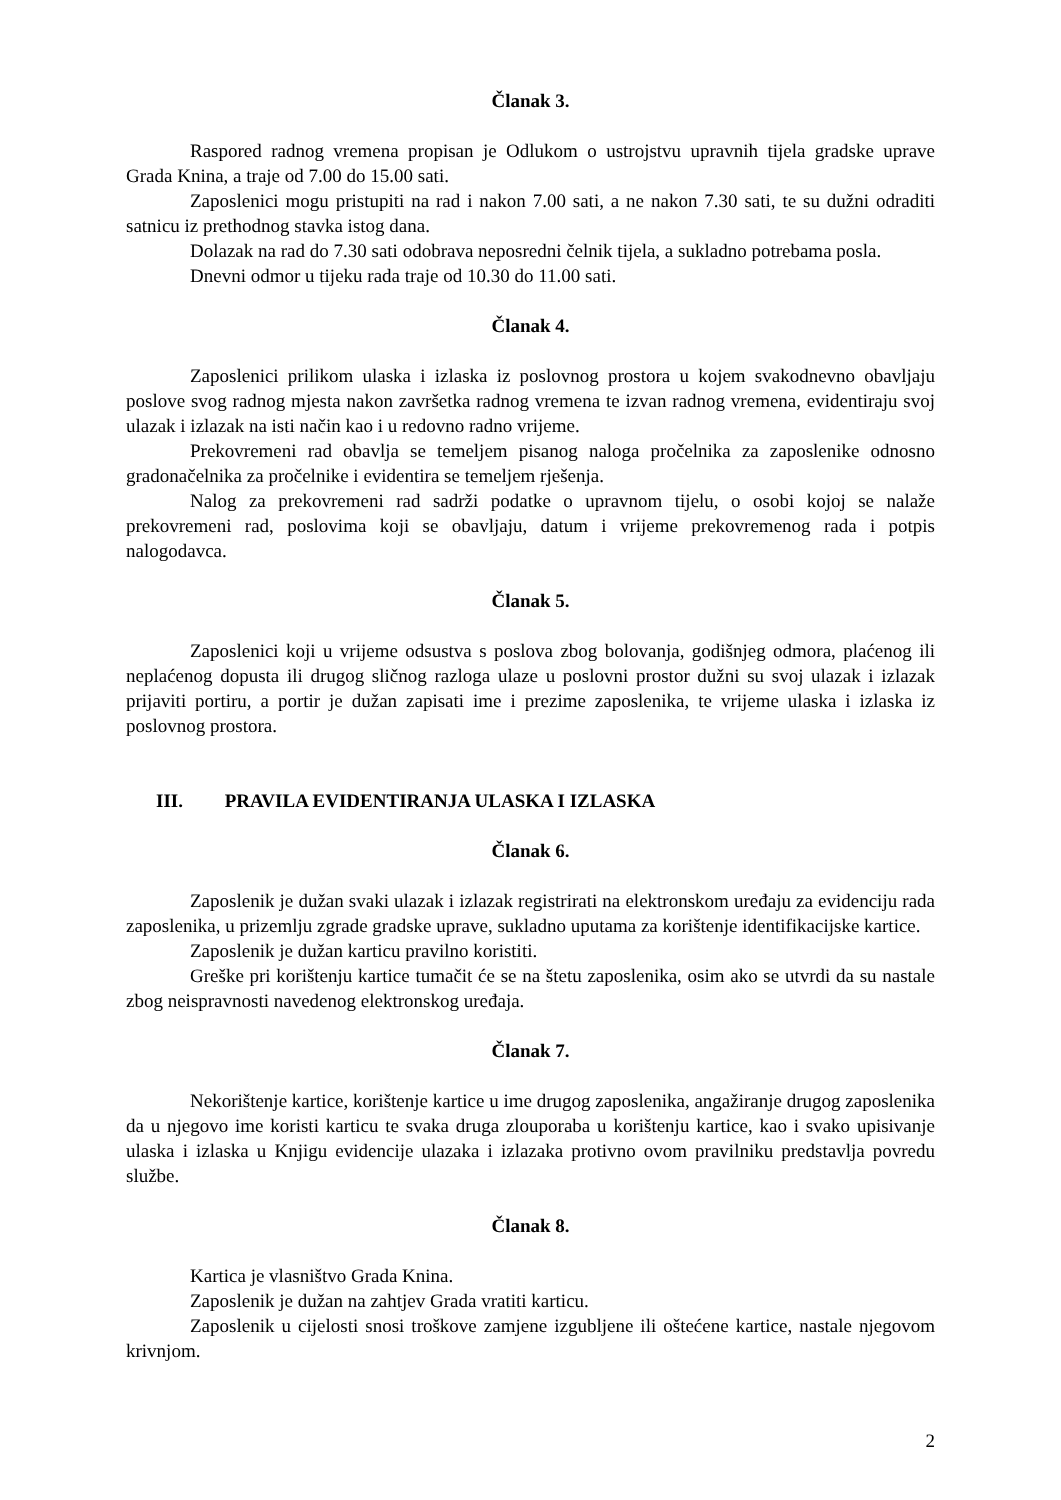Članak 3.
Raspored radnog vremena propisan je Odlukom o ustrojstvu upravnih tijela gradske uprave Grada Knina, a traje od 7.00 do 15.00 sati.
Zaposlenici mogu pristupiti na rad i nakon 7.00 sati, a ne nakon 7.30 sati, te su dužni odraditi satnicu iz prethodnog stavka istog dana.
Dolazak na rad do 7.30 sati odobrava neposredni čelnik tijela, a sukladno potrebama posla.
Dnevni odmor u tijeku rada traje od 10.30 do 11.00 sati.
Članak 4.
Zaposlenici prilikom ulaska i izlaska iz poslovnog prostora u kojem svakodnevno obavljaju poslove svog radnog mjesta nakon završetka radnog vremena te izvan radnog vremena, evidentiraju svoj ulazak i izlazak na isti način kao i u redovno radno vrijeme.
Prekovremeni rad obavlja se temeljem pisanog naloga pročelnika za zaposlenike odnosno gradonačelnika za pročelnike i evidentira se temeljem rješenja.
Nalog za prekovremeni rad sadrži podatke o upravnom tijelu, o osobi kojoj se nalaže prekovremeni rad, poslovima koji se obavljaju, datum i vrijeme prekovremenog rada i potpis nalogodavca.
Članak 5.
Zaposlenici koji u vrijeme odsustva s poslova zbog bolovanja, godišnjeg odmora, plaćenog ili neplaćenog dopusta ili drugog sličnog razloga ulaze u poslovni prostor dužni su svoj ulazak i izlazak prijaviti portiru, a portir je dužan zapisati ime i prezime zaposlenika, te vrijeme ulaska i izlaska iz poslovnog prostora.
III. PRAVILA EVIDENTIRANJA ULASKA I IZLASKA
Članak 6.
Zaposlenik je dužan svaki ulazak i izlazak registrirati na elektronskom uređaju za evidenciju rada zaposlenika, u prizemlju zgrade gradske uprave, sukladno uputama za korištenje identifikacijske kartice.
Zaposlenik je dužan karticu pravilno koristiti.
Greške pri korištenju kartice tumačit će se na štetu zaposlenika, osim ako se utvrdi da su nastale zbog neispravnosti navedenog elektronskog uređaja.
Članak 7.
Nekorištenje kartice, korištenje kartice u ime drugog zaposlenika, angažiranje drugog zaposlenika da u njegovo ime koristi karticu te svaka druga zlouporaba u korištenju kartice, kao i svako upisivanje ulaska i izlaska u Knjigu evidencije ulazaka i izlazaka protivno ovom pravilniku predstavlja povredu službe.
Članak 8.
Kartica je vlasništvo Grada Knina.
Zaposlenik je dužan na zahtjev Grada vratiti karticu.
Zaposlenik u cijelosti snosi troškove zamjene izgubljene ili oštećene kartice, nastale njegovom krivnjom.
2